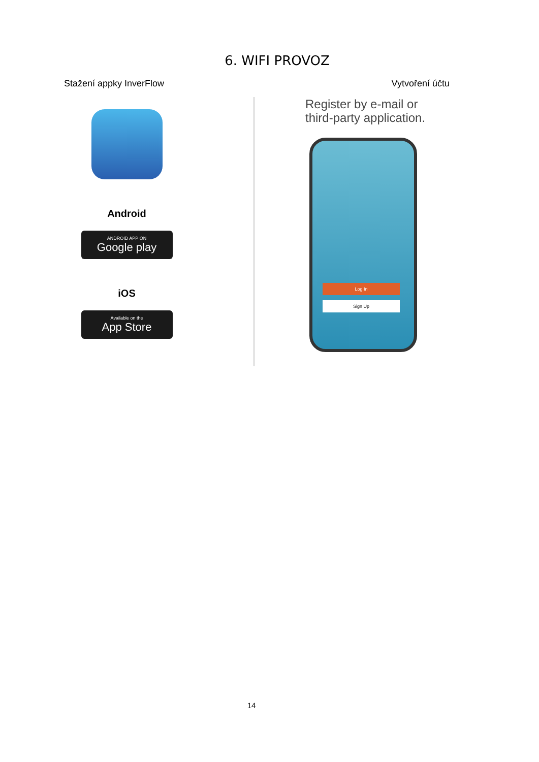6. WIFI PROVOZ
Stažení appky InverFlow
Android
ANDROID APP ON
Google play
iOS
Available on the
App Store
Vytvoření účtu
Register by e-mail or
third-party application.
Log In
Sign Up
14